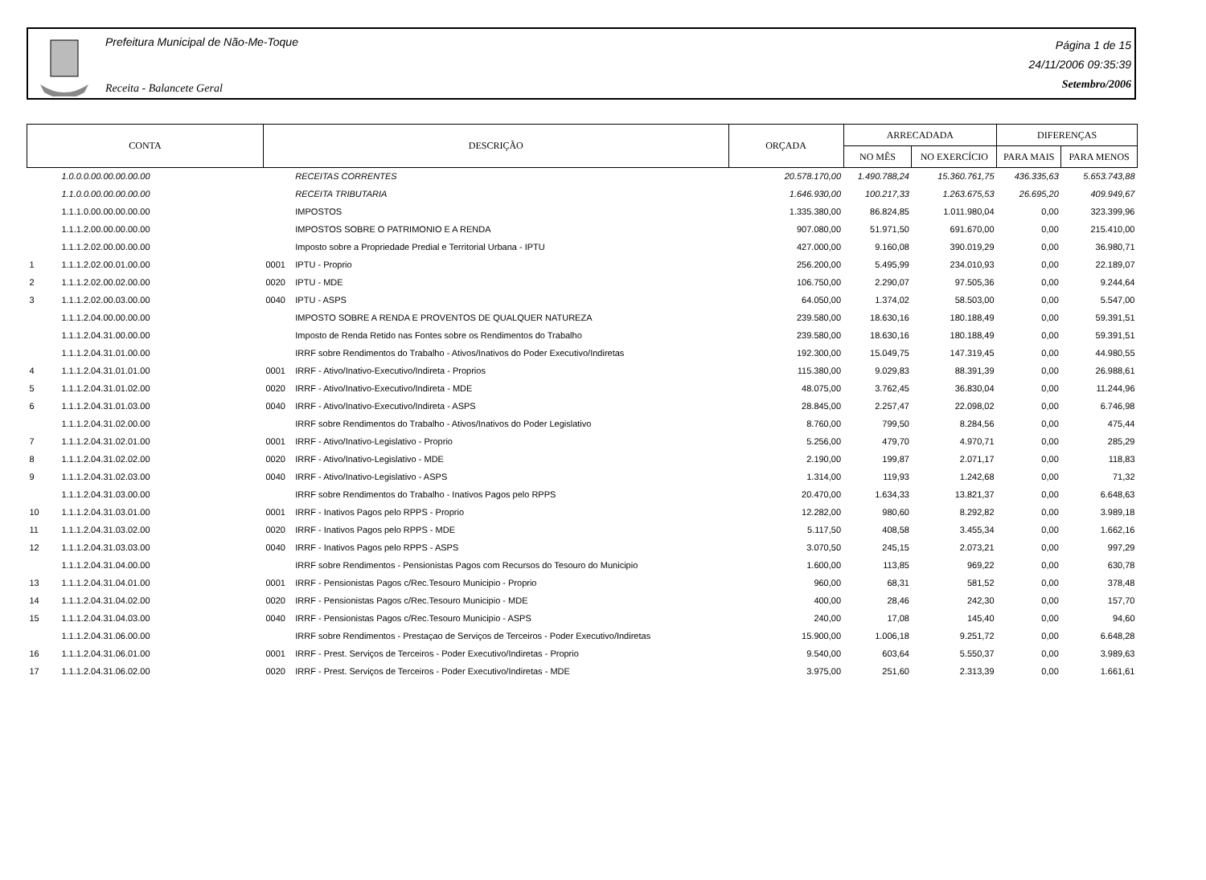Prefeitura Municipal de Não-Me-Toque
Receita - Balancete Geral
Página 1 de 15
24/11/2006 09:35:39
Setembro/2006
| CONTA | | DESCRIÇÃO | | ORÇADA | ARRECADADA | | DIFERENÇAS | |
| --- | --- | --- | --- | --- | --- | --- | --- | --- |
| | | | | | NO MÊS | NO EXERCÍCIO | PARA MAIS | PARA MENOS |
| | 1.0.0.0.00.00.00.00.00 | | RECEITAS CORRENTES | 20.578.170,00 | 1.490.788,24 | 15.360.761,75 | 436.335,63 | 5.653.743,88 |
| | 1.1.0.0.00.00.00.00.00 | | RECEITA TRIBUTARIA | 1.646.930,00 | 100.217,33 | 1.263.675,53 | 26.695,20 | 409.949,67 |
| | 1.1.1.0.00.00.00.00.00 | | IMPOSTOS | 1.335.380,00 | 86.824,85 | 1.011.980,04 | 0,00 | 323.399,96 |
| | 1.1.1.2.00.00.00.00.00 | | IMPOSTOS SOBRE O PATRIMONIO E A RENDA | 907.080,00 | 51.971,50 | 691.670,00 | 0,00 | 215.410,00 |
| | 1.1.1.2.02.00.00.00.00 | | Imposto sobre a Propriedade Predial e Territorial Urbana - IPTU | 427.000,00 | 9.160,08 | 390.019,29 | 0,00 | 36.980,71 |
| 1 | 1.1.1.2.02.00.01.00.00 | 0001 | IPTU - Proprio | 256.200,00 | 5.495,99 | 234.010,93 | 0,00 | 22.189,07 |
| 2 | 1.1.1.2.02.00.02.00.00 | 0020 | IPTU - MDE | 106.750,00 | 2.290,07 | 97.505,36 | 0,00 | 9.244,64 |
| 3 | 1.1.1.2.02.00.03.00.00 | 0040 | IPTU - ASPS | 64.050,00 | 1.374,02 | 58.503,00 | 0,00 | 5.547,00 |
| | 1.1.1.2.04.00.00.00.00 | | IMPOSTO SOBRE A RENDA E PROVENTOS DE QUALQUER NATUREZA | 239.580,00 | 18.630,16 | 180.188,49 | 0,00 | 59.391,51 |
| | 1.1.1.2.04.31.00.00.00 | | Imposto de Renda Retido nas Fontes sobre os Rendimentos do Trabalho | 239.580,00 | 18.630,16 | 180.188,49 | 0,00 | 59.391,51 |
| | 1.1.1.2.04.31.01.00.00 | | IRRF sobre Rendimentos do Trabalho - Ativos/Inativos do Poder Executivo/Indiretas | 192.300,00 | 15.049,75 | 147.319,45 | 0,00 | 44.980,55 |
| 4 | 1.1.1.2.04.31.01.01.00 | 0001 | IRRF - Ativo/Inativo-Executivo/Indireta - Proprios | 115.380,00 | 9.029,83 | 88.391,39 | 0,00 | 26.988,61 |
| 5 | 1.1.1.2.04.31.01.02.00 | 0020 | IRRF - Ativo/Inativo-Executivo/Indireta - MDE | 48.075,00 | 3.762,45 | 36.830,04 | 0,00 | 11.244,96 |
| 6 | 1.1.1.2.04.31.01.03.00 | 0040 | IRRF - Ativo/Inativo-Executivo/Indireta - ASPS | 28.845,00 | 2.257,47 | 22.098,02 | 0,00 | 6.746,98 |
| | 1.1.1.2.04.31.02.00.00 | | IRRF sobre Rendimentos do Trabalho - Ativos/Inativos do Poder Legislativo | 8.760,00 | 799,50 | 8.284,56 | 0,00 | 475,44 |
| 7 | 1.1.1.2.04.31.02.01.00 | 0001 | IRRF - Ativo/Inativo-Legislativo - Proprio | 5.256,00 | 479,70 | 4.970,71 | 0,00 | 285,29 |
| 8 | 1.1.1.2.04.31.02.02.00 | 0020 | IRRF - Ativo/Inativo-Legislativo - MDE | 2.190,00 | 199,87 | 2.071,17 | 0,00 | 118,83 |
| 9 | 1.1.1.2.04.31.02.03.00 | 0040 | IRRF - Ativo/Inativo-Legislativo - ASPS | 1.314,00 | 119,93 | 1.242,68 | 0,00 | 71,32 |
| | 1.1.1.2.04.31.03.00.00 | | IRRF sobre Rendimentos do Trabalho - Inativos Pagos pelo RPPS | 20.470,00 | 1.634,33 | 13.821,37 | 0,00 | 6.648,63 |
| 10 | 1.1.1.2.04.31.03.01.00 | 0001 | IRRF - Inativos Pagos pelo RPPS - Proprio | 12.282,00 | 980,60 | 8.292,82 | 0,00 | 3.989,18 |
| 11 | 1.1.1.2.04.31.03.02.00 | 0020 | IRRF - Inativos Pagos pelo RPPS - MDE | 5.117,50 | 408,58 | 3.455,34 | 0,00 | 1.662,16 |
| 12 | 1.1.1.2.04.31.03.03.00 | 0040 | IRRF - Inativos Pagos pelo RPPS - ASPS | 3.070,50 | 245,15 | 2.073,21 | 0,00 | 997,29 |
| | 1.1.1.2.04.31.04.00.00 | | IRRF sobre Rendimentos - Pensionistas Pagos com Recursos do Tesouro do Municipio | 1.600,00 | 113,85 | 969,22 | 0,00 | 630,78 |
| 13 | 1.1.1.2.04.31.04.01.00 | 0001 | IRRF - Pensionistas Pagos c/Rec.Tesouro Municipio - Proprio | 960,00 | 68,31 | 581,52 | 0,00 | 378,48 |
| 14 | 1.1.1.2.04.31.04.02.00 | 0020 | IRRF - Pensionistas Pagos c/Rec.Tesouro Municipio - MDE | 400,00 | 28,46 | 242,30 | 0,00 | 157,70 |
| 15 | 1.1.1.2.04.31.04.03.00 | 0040 | IRRF - Pensionistas Pagos c/Rec.Tesouro Municipio - ASPS | 240,00 | 17,08 | 145,40 | 0,00 | 94,60 |
| | 1.1.1.2.04.31.06.00.00 | | IRRF sobre Rendimentos - Prestaçao de Serviços de Terceiros - Poder Executivo/Indiretas | 15.900,00 | 1.006,18 | 9.251,72 | 0,00 | 6.648,28 |
| 16 | 1.1.1.2.04.31.06.01.00 | 0001 | IRRF - Prest. Serviços de Terceiros - Poder Executivo/Indiretas - Proprio | 9.540,00 | 603,64 | 5.550,37 | 0,00 | 3.989,63 |
| 17 | 1.1.1.2.04.31.06.02.00 | 0020 | IRRF - Prest. Serviços de Terceiros - Poder Executivo/Indiretas - MDE | 3.975,00 | 251,60 | 2.313,39 | 0,00 | 1.661,61 |